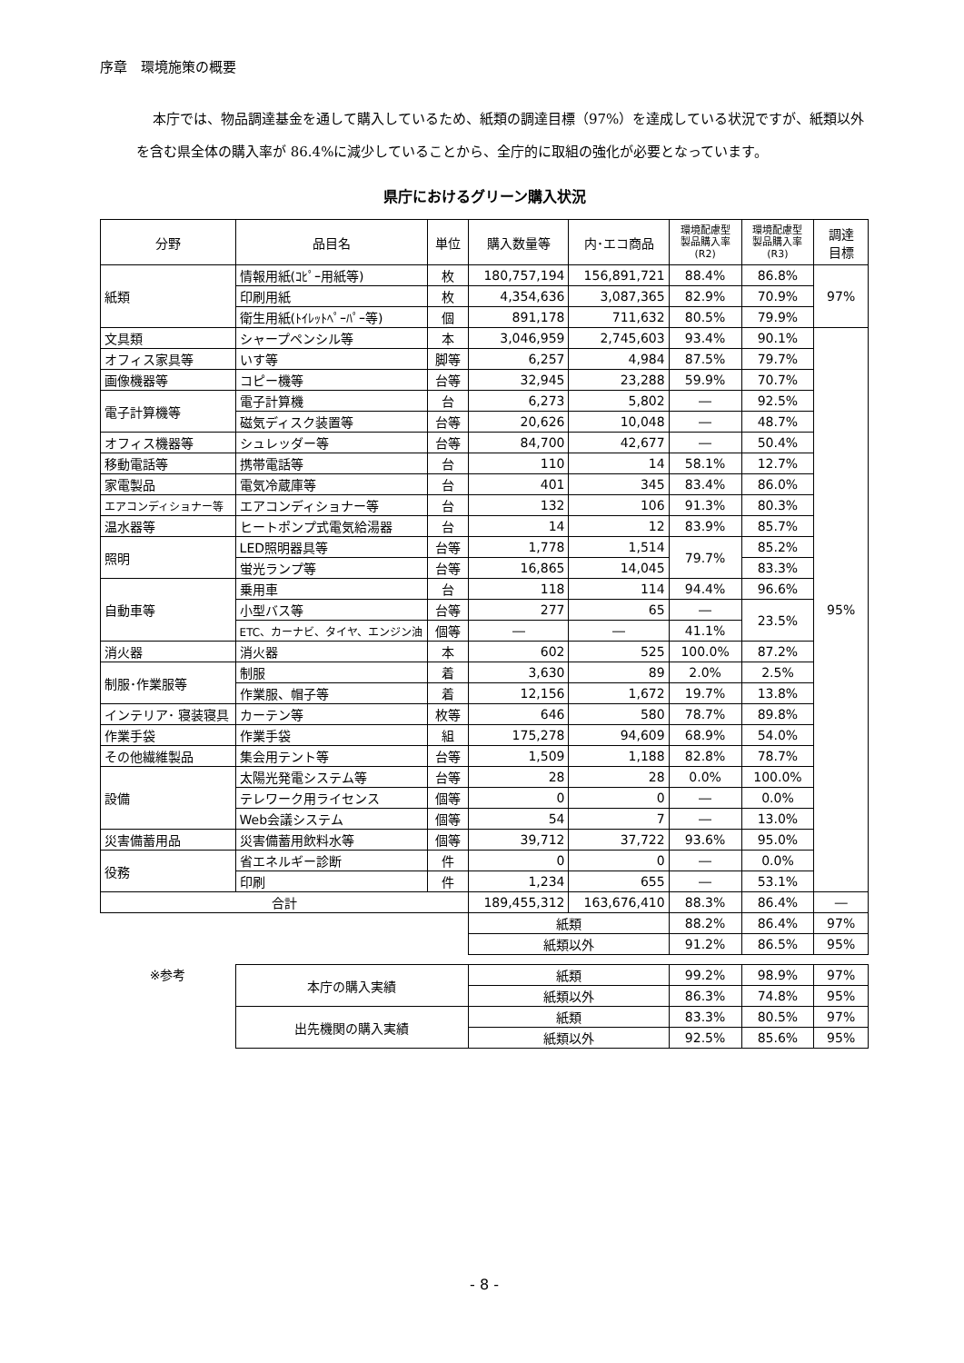序章　環境施策の概要
本庁では、物品調達基金を通して購入しているため、紙類の調達目標（97%）を達成している状況ですが、紙類以外を含む県全体の購入率が 86.4%に減少していることから、全庁的に取組の強化が必要となっています。
県庁におけるグリーン購入状況
| 分野 | 品目名 | 単位 | 購入数量等 | 内･エコ商品 | 環境配慮型 製品購入率 (R2) | 環境配慮型 製品購入率 (R3) | 調達 目標 |
| --- | --- | --- | --- | --- | --- | --- | --- |
| 紙類 | 情報用紙(ｺﾋﾟｰ用紙等) | 枚 | 180,757,194 | 156,891,721 | 88.4% | 86.8% | 97% |
| | 印刷用紙 | 枚 | 4,354,636 | 3,087,365 | 82.9% | 70.9% | |
| | 衛生用紙(ﾄｲﾚｯﾄﾍﾟｰﾊﾟｰ等) | 個 | 891,178 | 711,632 | 80.5% | 79.9% | |
| 文具類 | シャープペンシル等 | 本 | 3,046,959 | 2,745,603 | 93.4% | 90.1% | 95% |
| オフィス家具等 | いす等 | 脚等 | 6,257 | 4,984 | 87.5% | 79.7% | |
| 画像機器等 | コピー機等 | 台等 | 32,945 | 23,288 | 59.9% | 70.7% | |
| 電子計算機等 | 電子計算機 | 台 | 6,273 | 5,802 | ― | 92.5% | |
| | 磁気ディスク装置等 | 台等 | 20,626 | 10,048 | ― | 48.7% | |
| オフィス機器等 | シュレッダー等 | 台等 | 84,700 | 42,677 | ― | 50.4% | |
| 移動電話等 | 携帯電話等 | 台 | 110 | 14 | 58.1% | 12.7% | |
| 家電製品 | 電気冷蔵庫等 | 台 | 401 | 345 | 83.4% | 86.0% | |
| エアコンディショナー等 | エアコンディショナー等 | 台 | 132 | 106 | 91.3% | 80.3% | |
| 温水器等 | ヒートポンプ式電気給湯器 | 台 | 14 | 12 | 83.9% | 85.7% | |
| 照明 | LED照明器具等 | 台等 | 1,778 | 1,514 | 79.7% | 85.2% | |
| | 蛍光ランプ等 | 台等 | 16,865 | 14,045 | | 83.3% | |
| 自動車等 | 乗用車 | 台 | 118 | 114 | 94.4% | 96.6% | |
| | 小型バス等 | 台等 | 277 | 65 | ― | 23.5% | |
| | ETC、カーナビ、タイヤ、エンジン油 | 個等 | ― | ― | 41.1% | | |
| 消火器 | 消火器 | 本 | 602 | 525 | 100.0% | 87.2% | |
| 制服･作業服等 | 制服 | 着 | 3,630 | 89 | 2.0% | 2.5% | |
| | 作業服、帽子等 | 着 | 12,156 | 1,672 | 19.7% | 13.8% | |
| インテリア･ 寝装寝具 | カーテン等 | 枚等 | 646 | 580 | 78.7% | 89.8% | |
| 作業手袋 | 作業手袋 | 組 | 175,278 | 94,609 | 68.9% | 54.0% | |
| その他繊維製品 | 集会用テント等 | 台等 | 1,509 | 1,188 | 82.8% | 78.7% | |
| 設備 | 太陽光発電システム等 | 台等 | 28 | 28 | 0.0% | 100.0% | |
| | テレワーク用ライセンス | 個等 | 0 | 0 | ― | 0.0% | |
| | Web会議システム | 個等 | 54 | 7 | ― | 13.0% | |
| 災害備蓄用品 | 災害備蓄用飲料水等 | 個等 | 39,712 | 37,722 | 93.6% | 95.0% | |
| 役務 | 省エネルギー診断 | 件 | 0 | 0 | ― | 0.0% | |
| | 印刷 | 件 | 1,234 | 655 | ― | 53.1% | |
| 合計 | | | 189,455,312 | 163,676,410 | 88.3% | 86.4% | ― |
| | | | 紙類 | | 88.2% | 86.4% | 97% |
| | | | 紙類以外 | | 91.2% | 86.5% | 95% |
| ※参考 | 本庁の購入実績 | | 紙類 | | 99.2% | 98.9% | 97% |
| | | | 紙類以外 | | 86.3% | 74.8% | 95% |
| | 出先機関の購入実績 | | 紙類 | | 83.3% | 80.5% | 97% |
| | | | 紙類以外 | | 92.5% | 85.6% | 95% |
- 8 -